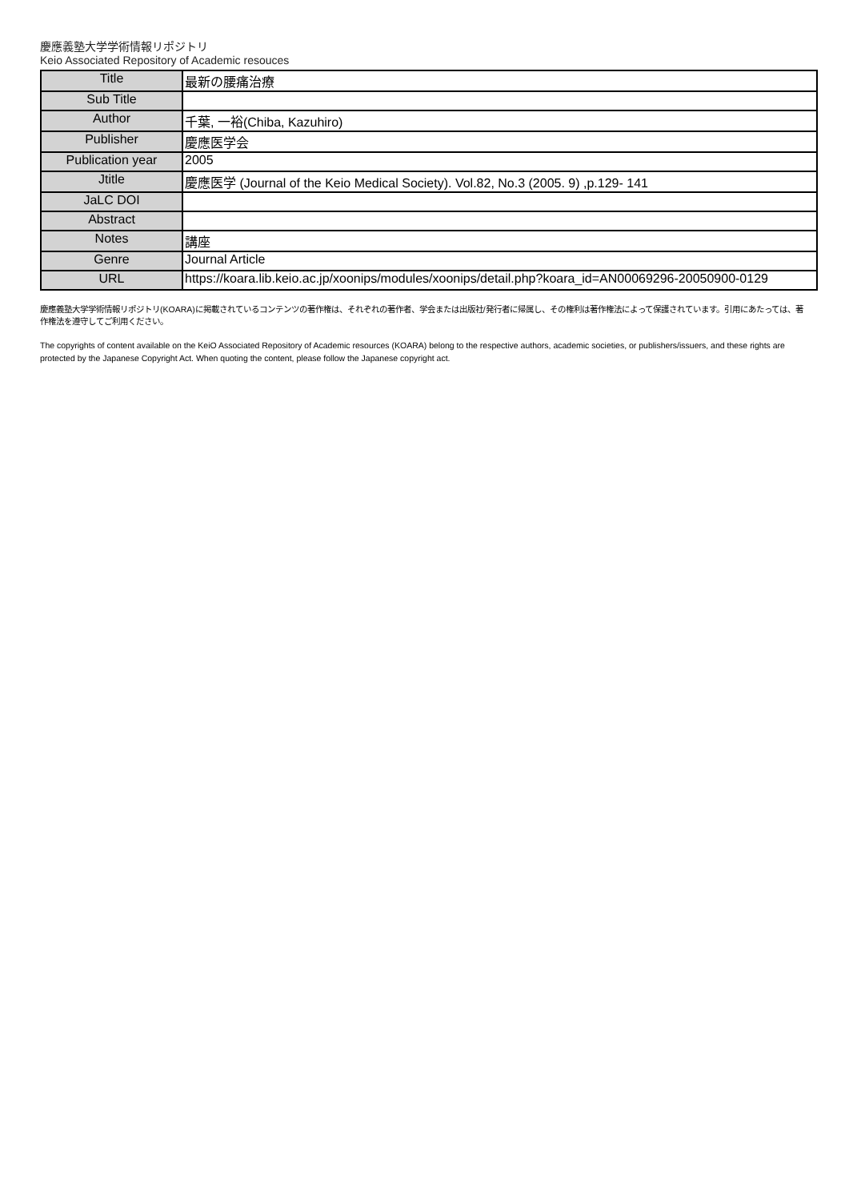慶應義塾大学学術情報リポジトリ
Keio Associated Repository of Academic resouces
| Title | 最新の腰痛治療 |
| Sub Title | |
| Author | 千葉, 一裕(Chiba, Kazuhiro) |
| Publisher | 慶應医学会 |
| Publication year | 2005 |
| Jtitle | 慶應医学 (Journal of the Keio Medical Society). Vol.82, No.3 (2005. 9) ,p.129- 141 |
| JaLC DOI | |
| Abstract | |
| Notes | 講座 |
| Genre | Journal Article |
| URL | https://koara.lib.keio.ac.jp/xoonips/modules/xoonips/detail.php?koara_id=AN00069296-20050900-0129 |
慶應義塾大学学術情報リポジトリ(KOARA)に掲載されているコンテンツの著作権は、それぞれの著作者、学会または出版社/発行者に帰属し、その権利は著作権法によって保護されています。引用にあたっては、著作権法を遵守してご利用ください。
The copyrights of content available on the KeiO Associated Repository of Academic resources (KOARA) belong to the respective authors, academic societies, or publishers/issuers, and these rights are protected by the Japanese Copyright Act. When quoting the content, please follow the Japanese copyright act.